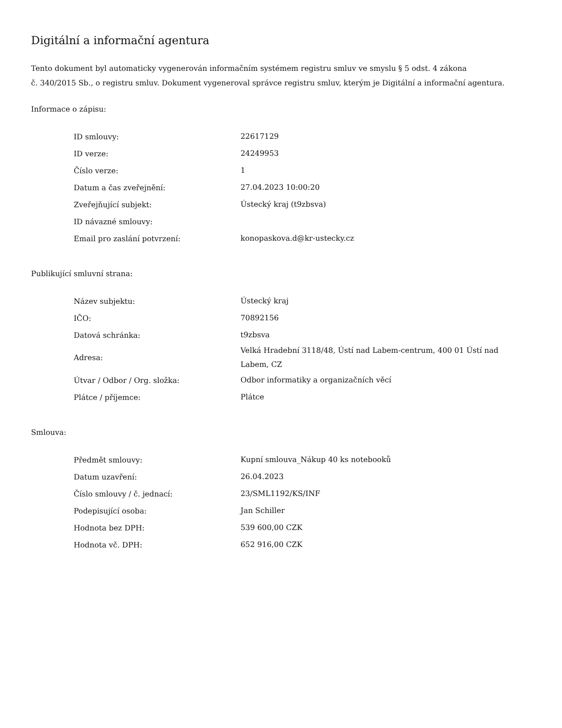Digitální a informační agentura
Tento dokument byl automaticky vygenerován informačním systémem registru smluv ve smyslu § 5 odst. 4 zákona
č. 340/2015 Sb., o registru smluv. Dokument vygeneroval správce registru smluv, kterým je Digitální a informační agentura.
Informace o zápisu:
| ID smlouvy: | 22617129 |
| ID verze: | 24249953 |
| Číslo verze: | 1 |
| Datum a čas zveřejnění: | 27.04.2023 10:00:20 |
| Zveřejňující subjekt: | Ústecký kraj (t9zbsva) |
| ID návazné smlouvy: | |
| Email pro zaslání potvrzení: | konopaskova.d@kr-ustecky.cz |
Publikující smluvní strana:
| Název subjektu: | Ústecký kraj |
| IČO: | 70892156 |
| Datová schránka: | t9zbsva |
| Adresa: | Velká Hradební 3118/48, Ústí nad Labem-centrum, 400 01 Ústí nad Labem, CZ |
| Útvar / Odbor / Org. složka: | Odbor informatiky a organizačních věcí |
| Plátce / příjemce: | Plátce |
Smlouva:
| Předmět smlouvy: | Kupní smlouva_Nákup 40 ks notebooků |
| Datum uzavření: | 26.04.2023 |
| Číslo smlouvy / č. jednací: | 23/SML1192/KS/INF |
| Podepisující osoba: | Jan Schiller |
| Hodnota bez DPH: | 539 600,00 CZK |
| Hodnota vč. DPH: | 652 916,00 CZK |